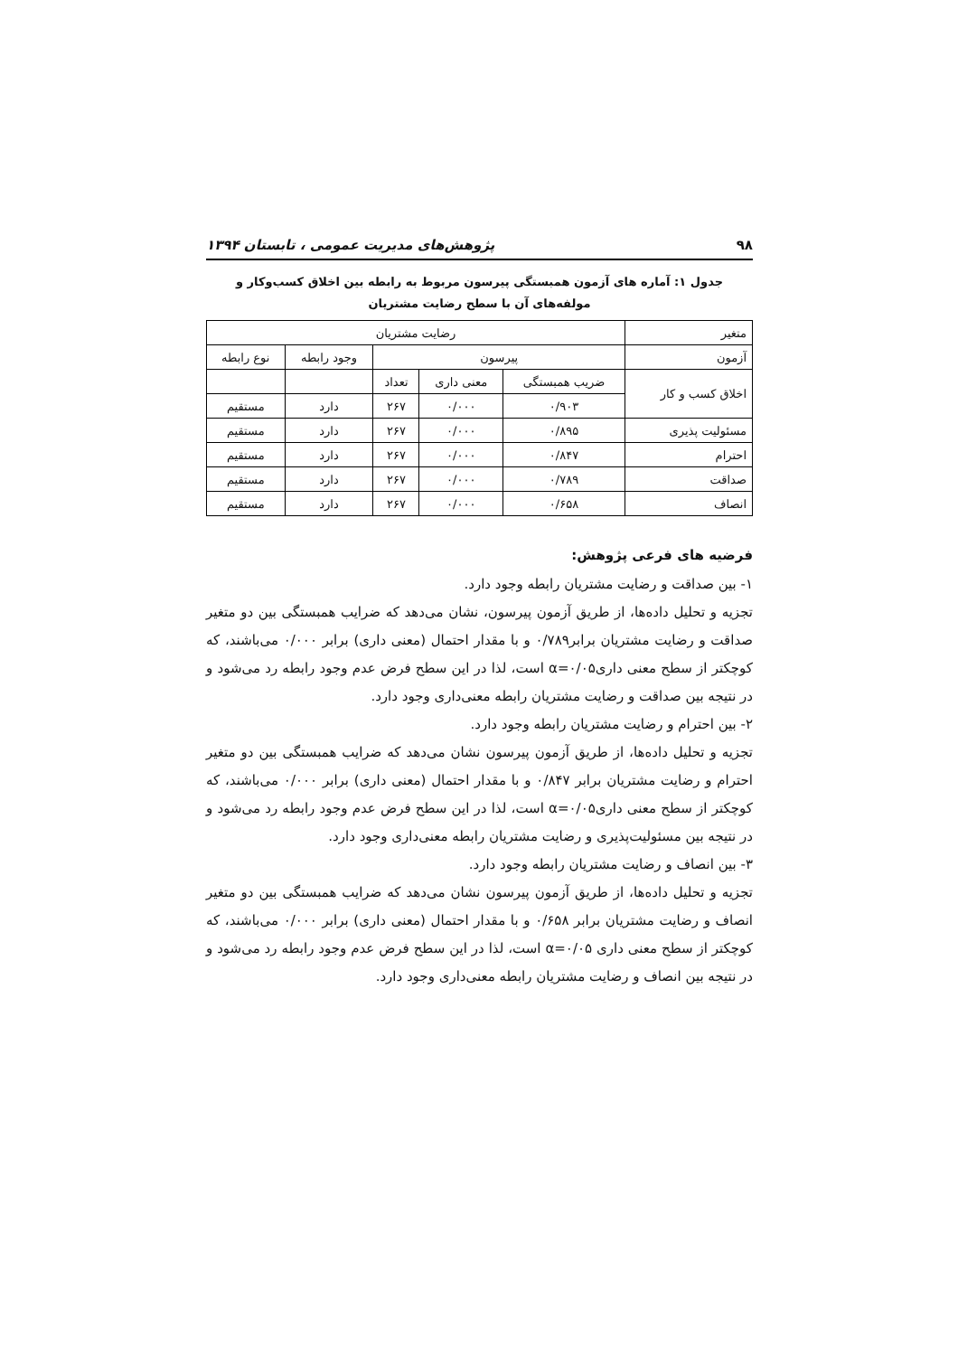۹۸ پژوهش‌های مدیریت عمومی ، تابستان ۱۳۹۴
جدول ۱: آماره های آزمون همبستگی پیرسون مربوط به رابطه بین اخلاق کسب‌وکار و مولفه‌های آن با سطح رضایت مشتریان
| متغیر | رضایت مشتریان | | | | |
| --- | --- | --- | --- | --- | --- |
| آزمون | پیرسون | | | وجود رابطه | نوع رابطه |
| اخلاق کسب و کار | ضریب همبستگی | معنی داری | تعداد | | |
| | ۰/۹۰۳ | ۰/۰۰۰ | ۲۶۷ | دارد | مستقیم |
| مسئولیت پذیری | ۰/۸۹۵ | ۰/۰۰۰ | ۲۶۷ | دارد | مستقیم |
| احترام | ۰/۸۴۷ | ۰/۰۰۰ | ۲۶۷ | دارد | مستقیم |
| صداقت | ۰/۷۸۹ | ۰/۰۰۰ | ۲۶۷ | دارد | مستقیم |
| انصاف | ۰/۶۵۸ | ۰/۰۰۰ | ۲۶۷ | دارد | مستقیم |
فرضیه های فرعی پژوهش:
۱- بین صداقت و رضایت مشتریان رابطه وجود دارد.
تجزیه و تحلیل داده‌ها، از طریق آزمون پیرسون، نشان می‌دهد که ضرایب همبستگی بین دو متغیر صداقت و رضایت مشتریان برابر۰/۷۸۹ و با مقدار احتمال (معنی داری) برابر ۰/۰۰۰ می‌باشند، که کوچکتر از سطح معنی داری۰/۰۵=α است، لذا در این سطح فرض عدم وجود رابطه رد می‌شود و در نتیجه بین صداقت و رضایت مشتریان رابطه معنی‌داری وجود دارد.
۲- بین احترام و رضایت مشتریان رابطه وجود دارد.
تجزیه و تحلیل داده‌ها، از طریق آزمون پیرسون نشان می‌دهد که ضرایب همبستگی بین دو متغیر احترام و رضایت مشتریان برابر ۰/۸۴۷ و با مقدار احتمال (معنی داری) برابر ۰/۰۰۰ می‌باشند، که کوچکتر از سطح معنی داری۰/۰۵=α است، لذا در این سطح فرض عدم وجود رابطه رد می‌شود و در نتیجه بین مسئولیت‌پذیری و رضایت مشتریان رابطه معنی‌داری وجود دارد.
۳- بین انصاف و رضایت مشتریان رابطه وجود دارد.
تجزیه و تحلیل داده‌ها، از طریق آزمون پیرسون نشان می‌دهد که ضرایب همبستگی بین دو متغیر انصاف و رضایت مشتریان برابر ۰/۶۵۸ و با مقدار احتمال (معنی داری) برابر ۰/۰۰۰ می‌باشند، که کوچکتر از سطح معنی داری ۰/۰۵=α است، لذا در این سطح فرض عدم وجود رابطه رد می‌شود و در نتیجه بین انصاف و رضایت مشتریان رابطه معنی‌داری وجود دارد.